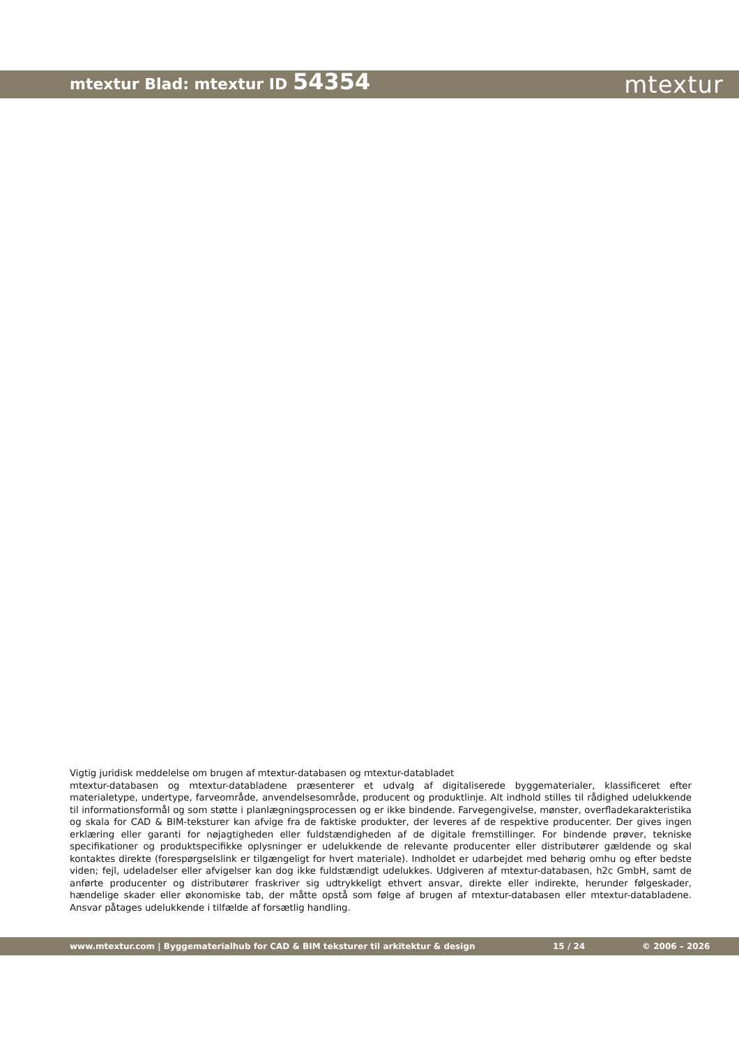mtextur Blad: mtextur ID 54354
mtextur
Vigtig juridisk meddelelse om brugen af mtextur-databasen og mtextur-databladet
mtextur-databasen og mtextur-databladene præsenterer et udvalg af digitaliserede byggematerialer, klassificeret efter materialetype, undertype, farveområde, anvendelsesområde, producent og produktlinje. Alt indhold stilles til rådighed udelukkende til informationsformål og som støtte i planlægningsprocessen og er ikke bindende. Farvegengivelse, mønster, overfladekarakteristika og skala for CAD & BIM-teksturer kan afvige fra de faktiske produkter, der leveres af de respektive producenter. Der gives ingen erklæring eller garanti for nøjagtigheden eller fuldstændigheden af de digitale fremstillinger. For bindende prøver, tekniske specifikationer og produktspecifikke oplysninger er udelukkende de relevante producenter eller distributører gældende og skal kontaktes direkte (forespørgselslink er tilgængeligt for hvert materiale). Indholdet er udarbejdet med behørig omhu og efter bedste viden; fejl, udeladelser eller afvigelser kan dog ikke fuldstændigt udelukkes. Udgiveren af mtextur-databasen, h2c GmbH, samt de anførte producenter og distributører fraskriver sig udtrykkeligt ethvert ansvar, direkte eller indirekte, herunder følgeskader, hændelige skader eller økonomiske tab, der måtte opstå som følge af brugen af mtextur-databasen eller mtextur-databladene. Ansvar påtages udelukkende i tilfælde af forsætlig handling.
www.mtextur.com | Byggematerialhub for CAD & BIM teksturer til arkitektur & design 15 / 24 © 2006 – 2026